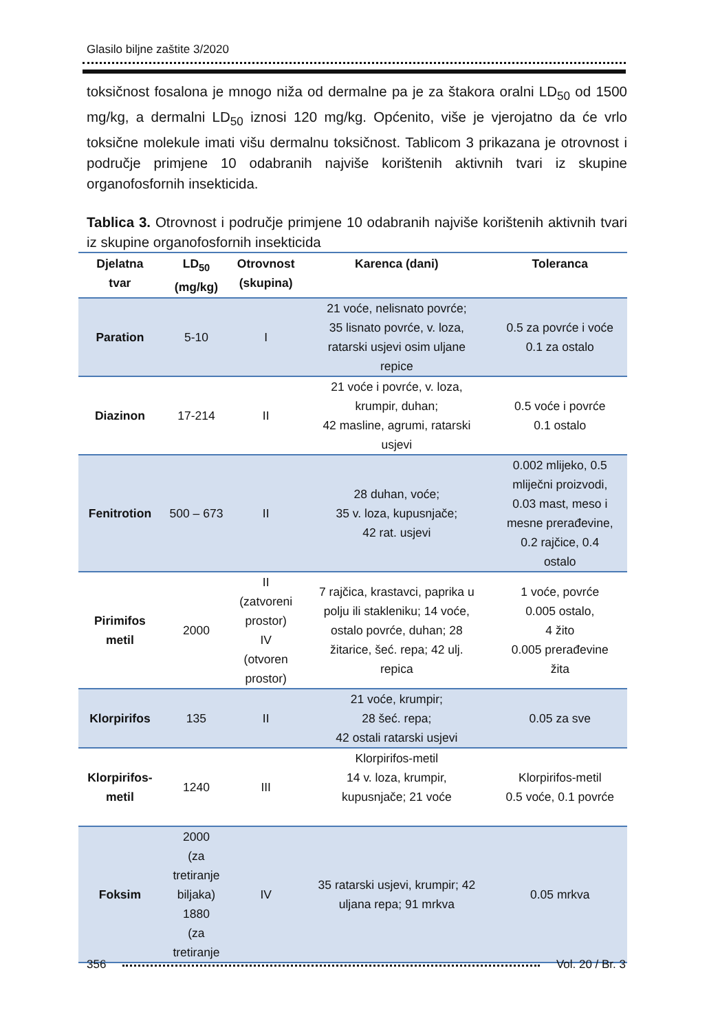Glasilo biljne zaštite 3/2020
toksičnost fosalona je mnogo niža od dermalne pa je za štakora oralni LD<sub>50</sub> od 1500 mg/kg, a dermalni LD<sub>50</sub> iznosi 120 mg/kg. Općenito, više je vjerojatno da će vrlo toksične molekule imati višu dermalnu toksičnost. Tablicom 3 prikazana je otrovnost i područje primjene 10 odabranih najviše korištenih aktivnih tvari iz skupine organofosfornih insekticida.
Tablica 3. Otrovnost i područje primjene 10 odabranih najviše korištenih aktivnih tvari iz skupine organofosfornih insekticida
| Djelatna tvar | LD<sub>50</sub> (mg/kg) | Otrovnost (skupina) | Karenca (dani) | Toleranca |
| --- | --- | --- | --- | --- |
| Paration | 5-10 | I | 21 voće, nelisnato povrće; 35 lisnato povrće, v. loza, ratarski usjevi osim uljane repice | 0.5 za povrće i voće 0.1 za ostalo |
| Diazinon | 17-214 | II | 21 voće i povrće, v. loza, krumpir, duhan; 42 masline, agrumi, ratarski usjevi | 0.5 voće i povrće 0.1 ostalo |
| Fenitrotion | 500 – 673 | II | 28 duhan, voće; 35 v. loza, kupusnjače; 42 rat. usjevi | 0.002 mlijeko, 0.5 mliječni proizvodi, 0.03 mast, meso i mesne prerađevine, 0.2 rajčice, 0.4 ostalo |
| Pirimifos metil | 2000 | II (zatvoreni prostor) IV (otvoren prostor) | 7 rajčica, krastavci, paprika u polju ili stakleniku; 14 voće, ostalo povrće, duhan; 28 žitarice, šeć. repa; 42 ulj. repica | 1 voće, povrće 0.005 ostalo, 4 žito 0.005 prerađevine žita |
| Klorpirifos | 135 | II | 21 voće, krumpir; 28 šeć. repa; 42 ostali ratarski usjevi | 0.05 za sve |
| Klorpirifos- metil | 1240 | III | Klorpirifos-metil 14 v. loza, krumpir, kupusnjače; 21 voće | Klorpirifos-metil 0.5 voće, 0.1 povrće |
| Foksim | 2000 (za tretiranje biljaka) 1880 (za tretiranje | IV | 35 ratarski usjevi, krumpir; 42 uljana repa; 91 mrkva | 0.05 mrkva |
356 Vol. 20 / Br. 3